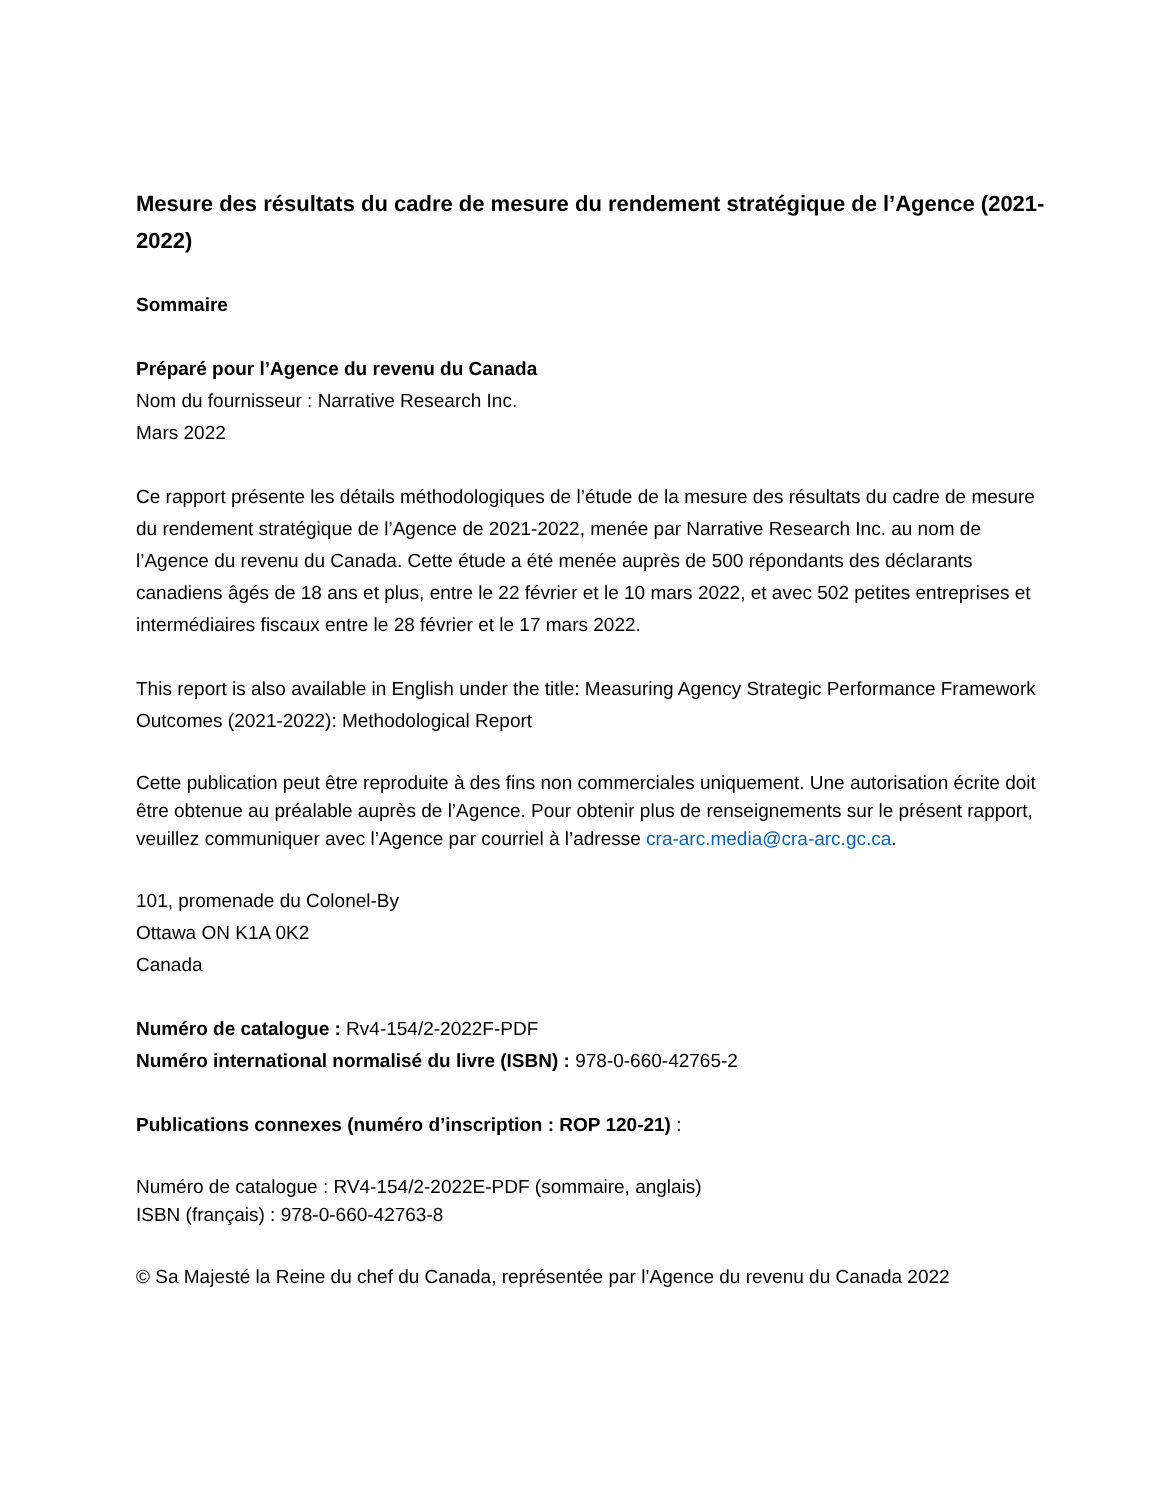Mesure des résultats du cadre de mesure du rendement stratégique de l’Agence (2021-2022)
Sommaire
Préparé pour l’Agence du revenu du Canada
Nom du fournisseur : Narrative Research Inc.
Mars 2022
Ce rapport présente les détails méthodologiques de l’étude de la mesure des résultats du cadre de mesure du rendement stratégique de l’Agence de 2021-2022, menée par Narrative Research Inc. au nom de l’Agence du revenu du Canada. Cette étude a été menée auprès de 500 répondants des déclarants canadiens âgés de 18 ans et plus, entre le 22 février et le 10 mars 2022, et avec 502 petites entreprises et intermédiaires fiscaux entre le 28 février et le 17 mars 2022.
This report is also available in English under the title: Measuring Agency Strategic Performance Framework Outcomes (2021-2022): Methodological Report
Cette publication peut être reproduite à des fins non commerciales uniquement. Une autorisation écrite doit être obtenue au préalable auprès de l’Agence. Pour obtenir plus de renseignements sur le présent rapport, veuillez communiquer avec l’Agence par courriel à l’adresse cra-arc.media@cra-arc.gc.ca.
101, promenade du Colonel-By
Ottawa ON K1A 0K2
Canada
Numéro de catalogue : Rv4-154/2-2022F-PDF
Numéro international normalisé du livre (ISBN) : 978-0-660-42765-2
Publications connexes (numéro d’inscription : ROP 120-21) :
Numéro de catalogue : RV4-154/2-2022E-PDF (sommaire, anglais)
ISBN (français) : 978-0-660-42763-8
© Sa Majesté la Reine du chef du Canada, représentée par l’Agence du revenu du Canada 2022